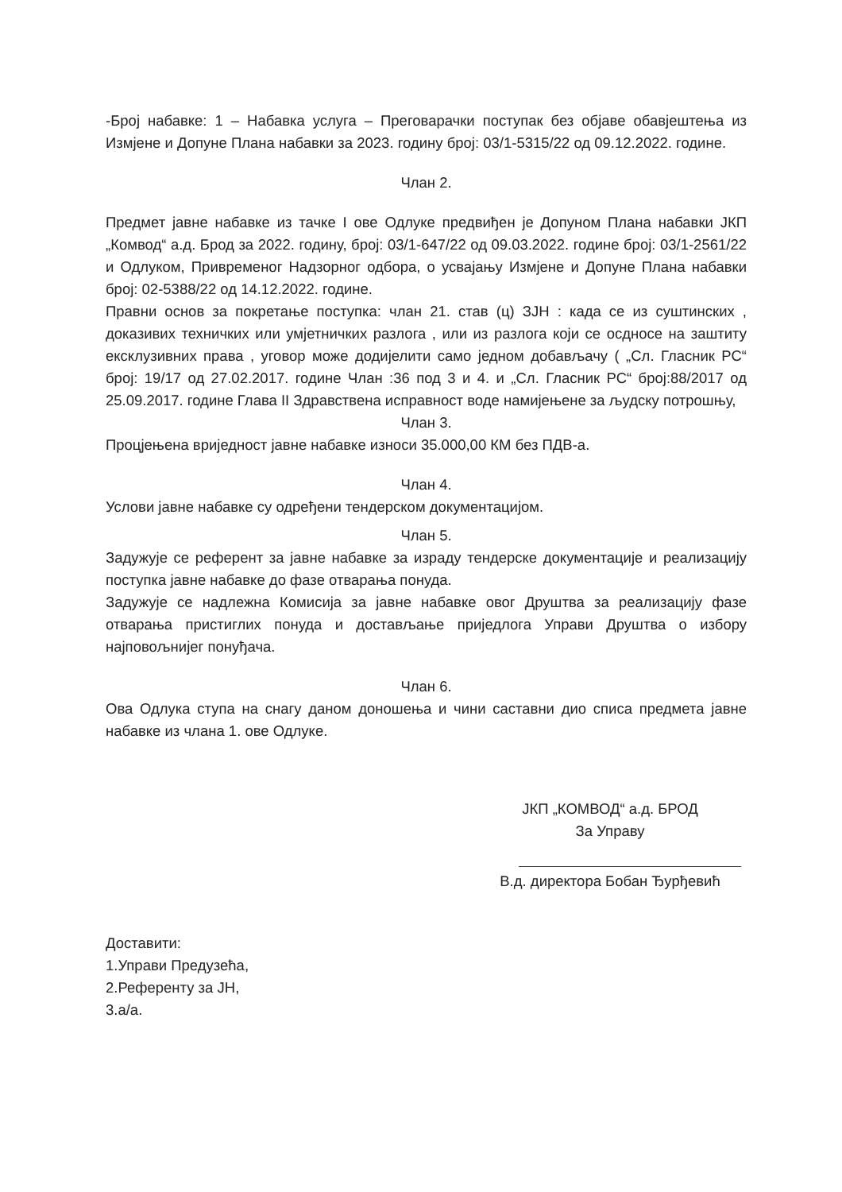-Број набавке: 1 – Набавка услуга – Преговарачки поступак без објаве обавјештења из Измјене и Допуне Плана набавки за 2023. годину број: 03/1-5315/22 од 09.12.2022. године.
Члан 2.
Предмет јавне набавке из тачке I ове Одлуке предвиђен је Допуном Плана набавки ЈКП „Комвод“ а.д. Брод за 2022. годину, број: 03/1-647/22 од 09.03.2022. године број: 03/1-2561/22 и Одлуком, Привременог Надзорног одбора, о усвајању Измјене и Допуне Плана набавки број: 02-5388/22 од 14.12.2022. године.
Правни основ за покретање поступка: члан 21. став (ц) ЗЈН : када се из суштинских , доказивих техничких или умјетничких разлога , или из разлога који се осдносе на заштиту ексклузивних права , уговор може додијелити само једном добављачу ( „Сл. Гласник РС“ број: 19/17 од 27.02.2017. године Члан :36 под 3 и 4. и „Сл. Гласник РС“ број:88/2017 од 25.09.2017. године Глава II Здравствена исправност воде намијењене за људску потрошњу,
Члан 3.
Процјењена вриједност јавне набавке износи 35.000,00 КМ без ПДВ-а.
Члан 4.
Услови јавне набавке су одређени тендерском документацијом.
Члан 5.
Задужује се референт за јавне набавке за израду тендерске документације и реализацију поступка јавне набавке до фазе отварања понуда.
Задужује се надлежна Комисија за јавне набавке овог Друштва за реализацију фазе отварања пристиглих понуда и достављање приједлога Управи Друштва о избору најповољнијег понуђача.
Члан 6.
Ова Одлука ступа на снагу даном доношења и чини саставни дио списа предмета јавне набавке из члана 1. ове Одлуке.
ЈКП „КОМВОД“ а.д. БРОД
За Управу
В.д. директора Бобан Ђурђевић
Доставити:
1.Управи Предузећа,
2.Референту за ЈН,
3.а/а.